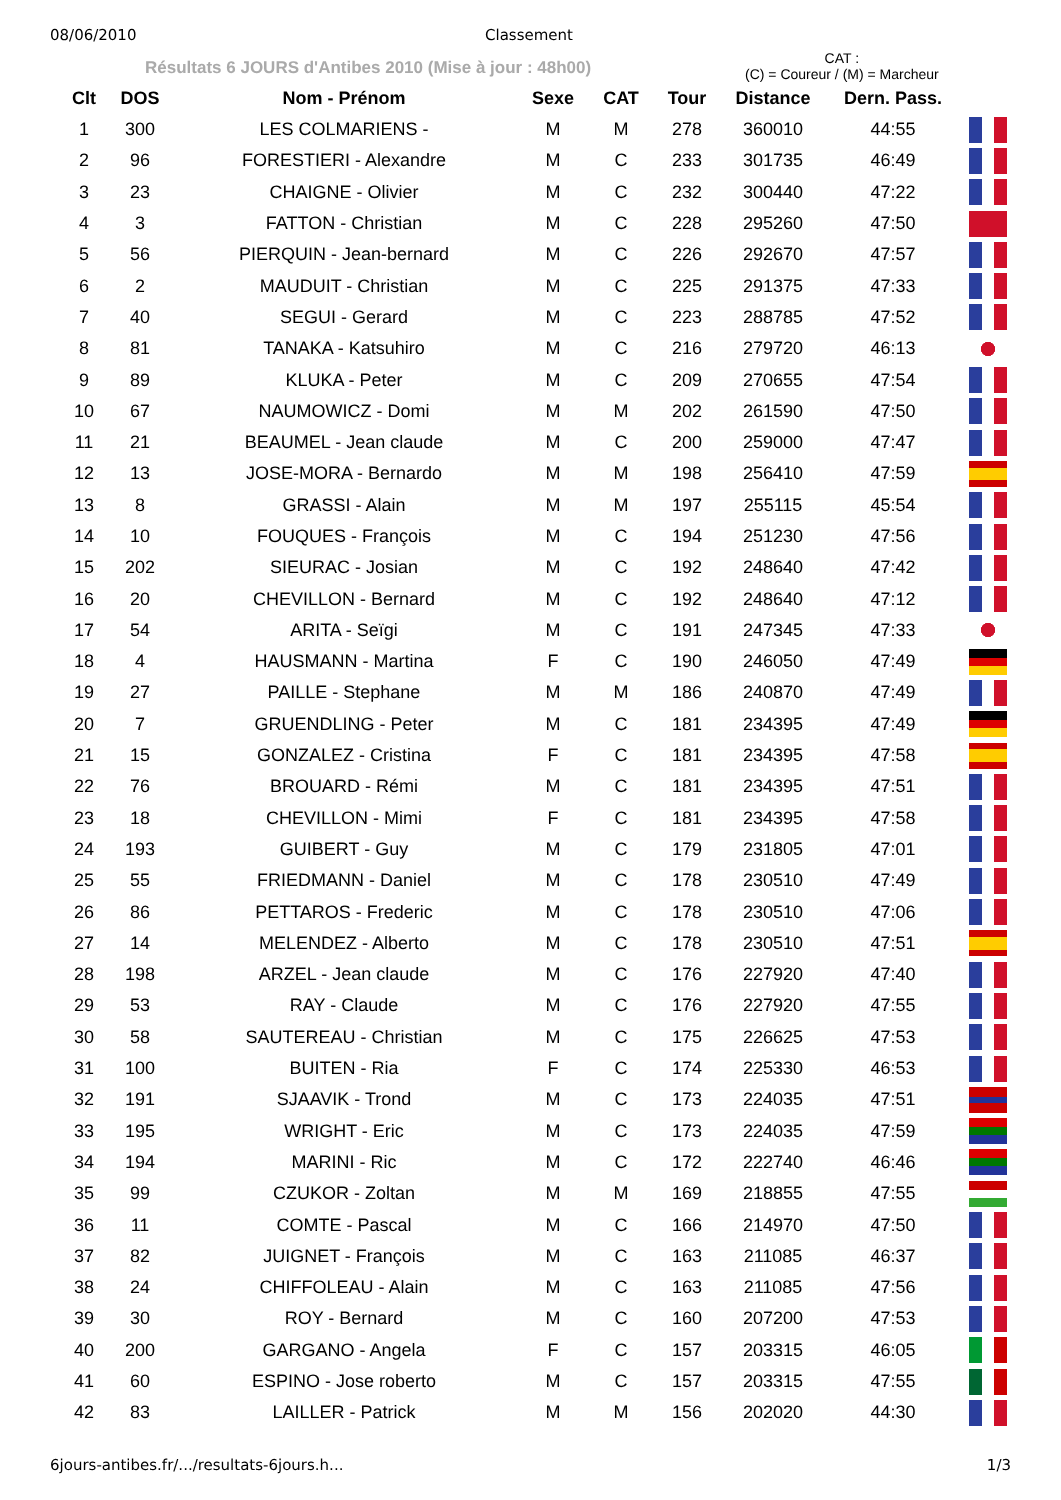08/06/2010 Classement
Résultats 6 JOURS d'Antibes 2010 (Mise à jour : 48h00)
CAT :
(C) = Coureur / (M) = Marcheur
| Clt | DOS | Nom - Prénom | Sexe | CAT | Tour | Distance | Dern. Pass. | |
| --- | --- | --- | --- | --- | --- | --- | --- | --- |
| 1 | 300 | LES COLMARIENS - | M | M | 278 | 360010 | 44:55 | |
| 2 | 96 | FORESTIERI - Alexandre | M | C | 233 | 301735 | 46:49 | |
| 3 | 23 | CHAIGNE - Olivier | M | C | 232 | 300440 | 47:22 | |
| 4 | 3 | FATTON - Christian | M | C | 228 | 295260 | 47:50 | |
| 5 | 56 | PIERQUIN - Jean-bernard | M | C | 226 | 292670 | 47:57 | |
| 6 | 2 | MAUDUIT - Christian | M | C | 225 | 291375 | 47:33 | |
| 7 | 40 | SEGUI - Gerard | M | C | 223 | 288785 | 47:52 | |
| 8 | 81 | TANAKA - Katsuhiro | M | C | 216 | 279720 | 46:13 | |
| 9 | 89 | KLUKA - Peter | M | C | 209 | 270655 | 47:54 | |
| 10 | 67 | NAUMOWICZ - Domi | M | M | 202 | 261590 | 47:50 | |
| 11 | 21 | BEAUMEL - Jean claude | M | C | 200 | 259000 | 47:47 | |
| 12 | 13 | JOSE-MORA - Bernardo | M | M | 198 | 256410 | 47:59 | |
| 13 | 8 | GRASSI - Alain | M | M | 197 | 255115 | 45:54 | |
| 14 | 10 | FOUQUES - François | M | C | 194 | 251230 | 47:56 | |
| 15 | 202 | SIEURAC - Josian | M | C | 192 | 248640 | 47:42 | |
| 16 | 20 | CHEVILLON - Bernard | M | C | 192 | 248640 | 47:12 | |
| 17 | 54 | ARITA - Seïgi | M | C | 191 | 247345 | 47:33 | |
| 18 | 4 | HAUSMANN - Martina | F | C | 190 | 246050 | 47:49 | |
| 19 | 27 | PAILLE - Stephane | M | M | 186 | 240870 | 47:49 | |
| 20 | 7 | GRUENDLING - Peter | M | C | 181 | 234395 | 47:49 | |
| 21 | 15 | GONZALEZ - Cristina | F | C | 181 | 234395 | 47:58 | |
| 22 | 76 | BROUARD - Rémi | M | C | 181 | 234395 | 47:51 | |
| 23 | 18 | CHEVILLON - Mimi | F | C | 181 | 234395 | 47:58 | |
| 24 | 193 | GUIBERT - Guy | M | C | 179 | 231805 | 47:01 | |
| 25 | 55 | FRIEDMANN - Daniel | M | C | 178 | 230510 | 47:49 | |
| 26 | 86 | PETTAROS - Frederic | M | C | 178 | 230510 | 47:06 | |
| 27 | 14 | MELENDEZ - Alberto | M | C | 178 | 230510 | 47:51 | |
| 28 | 198 | ARZEL - Jean claude | M | C | 176 | 227920 | 47:40 | |
| 29 | 53 | RAY - Claude | M | C | 176 | 227920 | 47:55 | |
| 30 | 58 | SAUTEREAU - Christian | M | C | 175 | 226625 | 47:53 | |
| 31 | 100 | BUITEN - Ria | F | C | 174 | 225330 | 46:53 | |
| 32 | 191 | SJAAVIK - Trond | M | C | 173 | 224035 | 47:51 | |
| 33 | 195 | WRIGHT - Eric | M | C | 173 | 224035 | 47:59 | |
| 34 | 194 | MARINI - Ric | M | C | 172 | 222740 | 46:46 | |
| 35 | 99 | CZUKOR - Zoltan | M | M | 169 | 218855 | 47:55 | |
| 36 | 11 | COMTE - Pascal | M | C | 166 | 214970 | 47:50 | |
| 37 | 82 | JUIGNET - François | M | C | 163 | 211085 | 46:37 | |
| 38 | 24 | CHIFFOLEAU - Alain | M | C | 163 | 211085 | 47:56 | |
| 39 | 30 | ROY - Bernard | M | C | 160 | 207200 | 47:53 | |
| 40 | 200 | GARGANO - Angela | F | C | 157 | 203315 | 46:05 | |
| 41 | 60 | ESPINO - Jose roberto | M | C | 157 | 203315 | 47:55 | |
| 42 | 83 | LAILLER - Patrick | M | M | 156 | 202020 | 44:30 | |
6jours-antibes.fr/.../resultats-6jours.h... 1/3